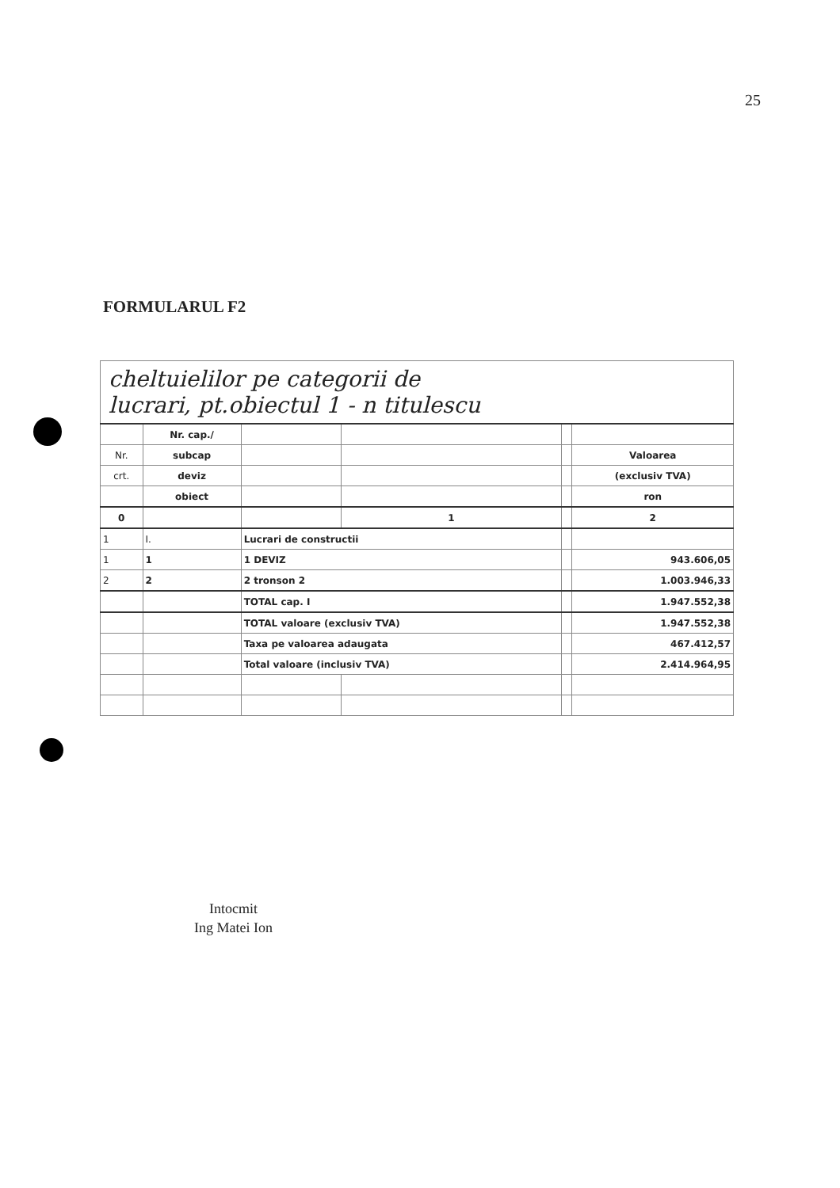25
FORMULARUL F2
| cheltuielilor pe categorii de lucrari, pt.obiectul 1 - n titulescu | | | | | |
| | Nr. cap./ | | | | |
| Nr. | subcap | | | | Valoarea |
| crt. | deviz | | | | (exclusiv TVA) |
| | obiect | | | | ron |
| 0 | | | 1 | | 2 |
| 1 | I. | Lucrari de constructii | | | |
| 1 | 1 | 1 DEVIZ | | | 943.606,05 |
| 2 | 2 | 2 tronson 2 | | | 1.003.946,33 |
| | | TOTAL cap. I | | | 1.947.552,38 |
| | | TOTAL valoare (exclusiv TVA) | | | 1.947.552,38 |
| | | Taxa pe valoarea adaugata | | | 467.412,57 |
| | | Total valoare (inclusiv TVA) | | | 2.414.964,95 |
Intocmit
Ing Matei Ion